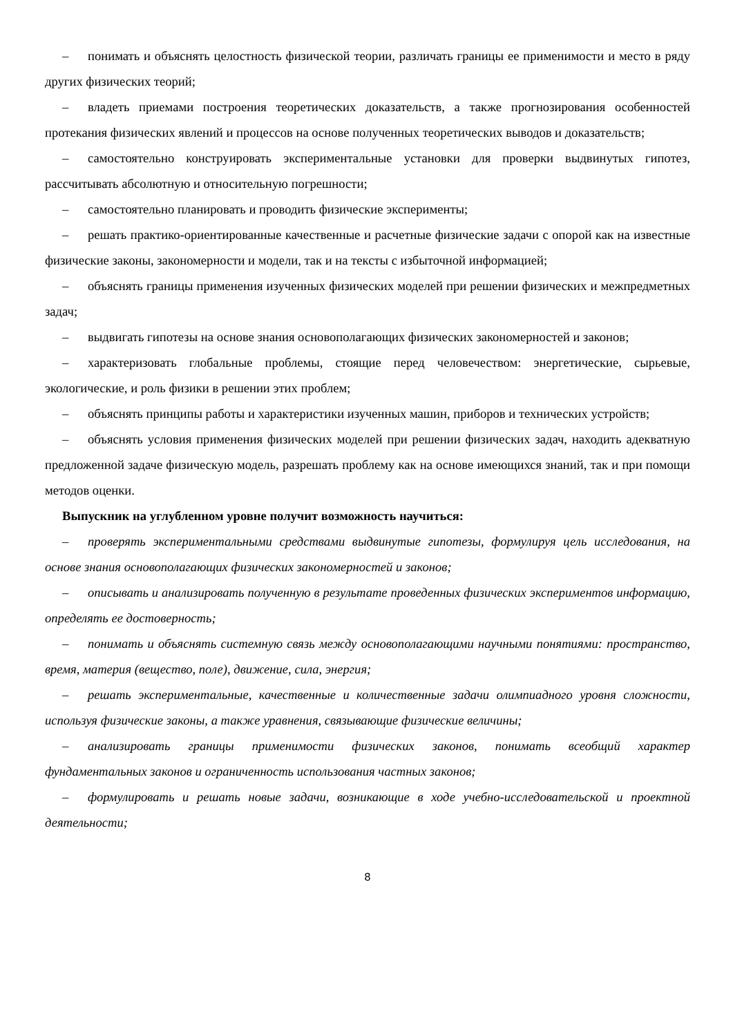– понимать и объяснять целостность физической теории, различать границы ее применимости и место в ряду других физических теорий;
– владеть приемами построения теоретических доказательств, а также прогнозирования особенностей протекания физических явлений и процессов на основе полученных теоретических выводов и доказательств;
– самостоятельно конструировать экспериментальные установки для проверки выдвинутых гипотез, рассчитывать абсолютную и относительную погрешности;
– самостоятельно планировать и проводить физические эксперименты;
– решать практико-ориентированные качественные и расчетные физические задачи с опорой как на известные физические законы, закономерности и модели, так и на тексты с избыточной информацией;
– объяснять границы применения изученных физических моделей при решении физических и межпредметных задач;
– выдвигать гипотезы на основе знания основополагающих физических закономерностей и законов;
– характеризовать глобальные проблемы, стоящие перед человечеством: энергетические, сырьевые, экологические, и роль физики в решении этих проблем;
– объяснять принципы работы и характеристики изученных машин, приборов и технических устройств;
– объяснять условия применения физических моделей при решении физических задач, находить адекватную предложенной задаче физическую модель, разрешать проблему как на основе имеющихся знаний, так и при помощи методов оценки.
Выпускник на углубленном уровне получит возможность научиться:
– проверять экспериментальными средствами выдвинутые гипотезы, формулируя цель исследования, на основе знания основополагающих физических закономерностей и законов;
– описывать и анализировать полученную в результате проведенных физических экспериментов информацию, определять ее достоверность;
– понимать и объяснять системную связь между основополагающими научными понятиями: пространство, время, материя (вещество, поле), движение, сила, энергия;
– решать экспериментальные, качественные и количественные задачи олимпиадного уровня сложности, используя физические законы, а также уравнения, связывающие физические величины;
– анализировать границы применимости физических законов, понимать всеобщий характер фундаментальных законов и ограниченность использования частных законов;
– формулировать и решать новые задачи, возникающие в ходе учебно-исследовательской и проектной деятельности;
8